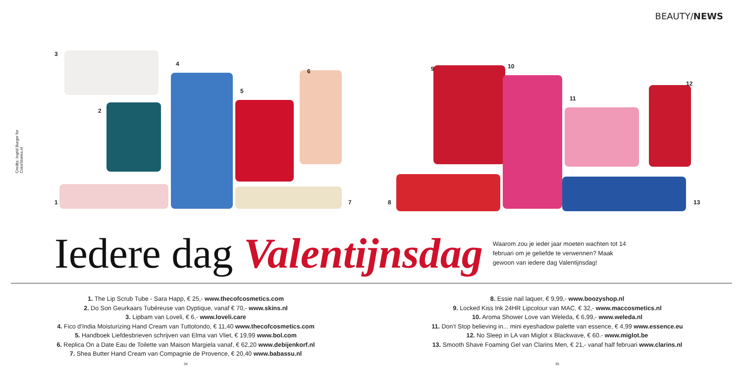BEAUTY/NEWS
Credits: Ingrid Burger for ColorStories.nl
3
2
1
4
5
6
7 8
9 10
11
12
13
Iedere dag Valentijnsdag
Waarom zou je ieder jaar moeten wachten tot 14 februari om je geliefde te verwennen? Maak gewoon van iedere dag Valentijnsdag!
1. The Lip Scrub Tube - Sara Happ, € 25,- www.thecofcosmetics.com
2. Do Son Geurkaars Tubéreuse van Dyptique, vanaf € 70,- www.skins.nl
3. Lipbam van Loveli, € 6,- www.loveli.care
4. Fico d’India Moisturizing Hand Cream van Tuttotondo, € 11,40 www.thecofcosmetics.com
5. Handboek Liefdesbrieven schrijven van Elma van Vliet, € 19,99 www.bol.com
6. Replica On a Date Eau de Toilette van Maison Margiela vanaf, € 62,20 www.debijenkorf.nl
7. Shea Butter Hand Cream van Compagnie de Provence, € 20,40 www.babassu.nl
34
8. Essie nail laquer, € 9,99,- www.boozyshop.nl
9. Locked Kiss Ink 24HR Lipcolour van MAC, € 32,- www.maccosmetics.nl
10. Aroma Shower Love van Weleda, € 6,99,- www.weleda.nl
11. Don’t Stop believing in... mini eyeshadow palette van essence, € 4,99 www.essence.eu
12. No Sleep in LA van Miglot x Blackwave, € 60.- www.miglot.be
13. Smooth Shave Foaming Gel van Clarins Men, € 21,- vanaf half februari www.clarins.nl
35